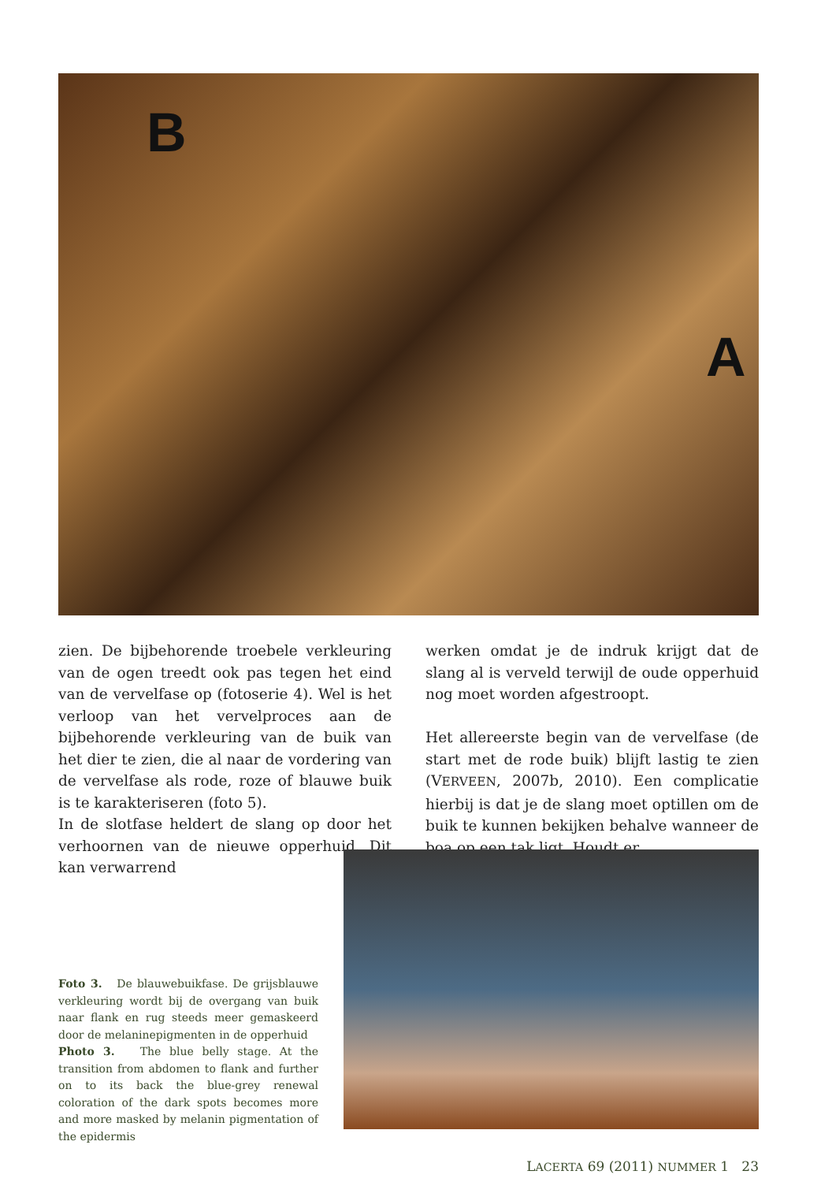B
A
zien. De bijbehorende troebele verkleuring van de ogen treedt ook pas tegen het eind van de vervelfase op (fotoserie 4). Wel is het verloop van het vervelproces aan de bijbehorende verkleuring van de buik van het dier te zien, die al naar de vordering van de vervelfase als rode, roze of blauwe buik is te karakteriseren (foto 5).
In de slotfase heldert de slang op door het verhoornen van de nieuwe opperhuid. Dit kan verwarrend
werken omdat je de indruk krijgt dat de slang al is verveld terwijl de oude opperhuid nog moet worden afgestroopt.
Het allereerste begin van de vervelfase (de start met de rode buik) blijft lastig te zien (VERVEEN, 2007b, 2010). Een complicatie hierbij is dat je de slang moet optillen om de buik te kunnen bekijken behalve wanneer de boa op een tak ligt. Houdt er
Foto 3. De blauwebuikfase. De grijsblauwe verkleuring wordt bij de overgang van buik naar flank en rug steeds meer gemaskeerd door de melaninepigmenten in de opperhuid
Photo 3. The blue belly stage. At the transition from abdomen to flank and further on to its back the blue-grey renewal coloration of the dark spots becomes more and more masked by melanin pigmentation of the epidermis
LACERTA 69 (2011) NUMMER 1 23